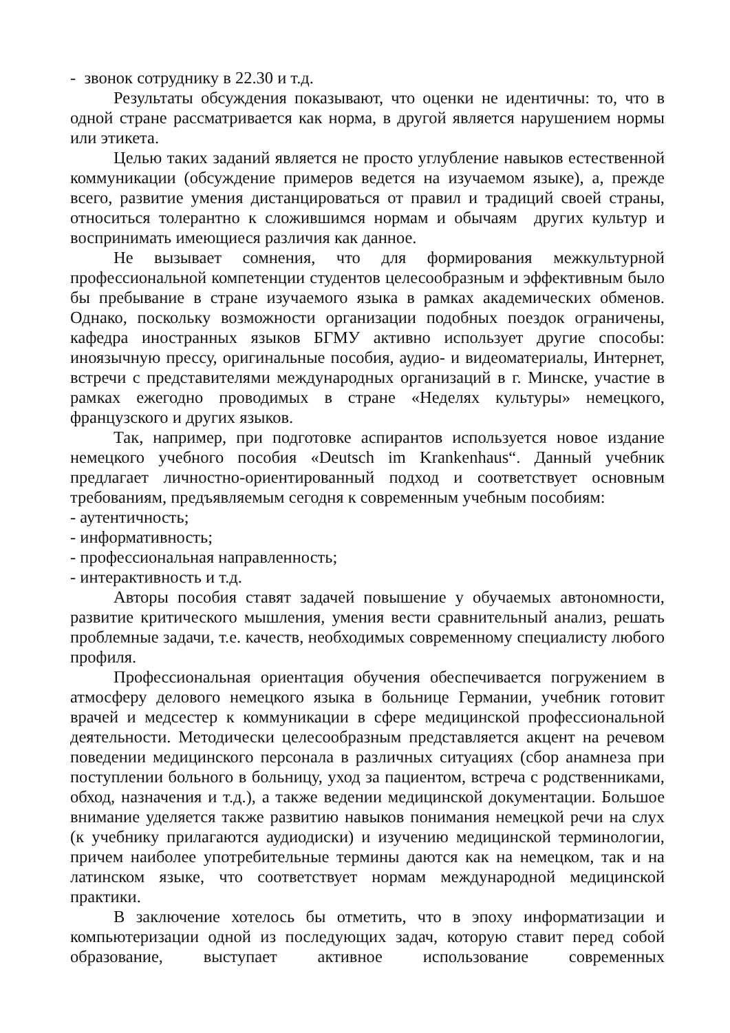- звонок сотруднику в 22.30 и т.д.
Результаты обсуждения показывают, что оценки не идентичны: то, что в одной стране рассматривается как норма, в другой является нарушением нормы или этикета.
Целью таких заданий является не просто углубление навыков естественной коммуникации (обсуждение примеров ведется на изучаемом языке), а, прежде всего, развитие умения дистанцироваться от правил и традиций своей страны, относиться толерантно к сложившимся нормам и обычаям других культур и воспринимать имеющиеся различия как данное.
Не вызывает сомнения, что для формирования межкультурной профессиональной компетенции студентов целесообразным и эффективным было бы пребывание в стране изучаемого языка в рамках академических обменов. Однако, поскольку возможности организации подобных поездок ограничены, кафедра иностранных языков БГМУ активно использует другие способы: иноязычную прессу, оригинальные пособия, аудио- и видеоматериалы, Интернет, встречи с представителями международных организаций в г. Минске, участие в рамках ежегодно проводимых в стране «Неделях культуры» немецкого, французского и других языков.
Так, например, при подготовке аспирантов используется новое издание немецкого учебного пособия «Deutsch im Krankenhaus“. Данный учебник предлагает личностно-ориентированный подход и соответствует основным требованиям, предъявляемым сегодня к современным учебным пособиям:
- аутентичность;
- информативность;
- профессиональная направленность;
- интерактивность и т.д.
Авторы пособия ставят задачей повышение у обучаемых автономности, развитие критического мышления, умения вести сравнительный анализ, решать проблемные задачи, т.е. качеств, необходимых современному специалисту любого профиля.
Профессиональная ориентация обучения обеспечивается погружением в атмосферу делового немецкого языка в больнице Германии, учебник готовит врачей и медсестер к коммуникации в сфере медицинской профессиональной деятельности. Методически целесообразным представляется акцент на речевом поведении медицинского персонала в различных ситуациях (сбор анамнеза при поступлении больного в больницу, уход за пациентом, встреча с родственниками, обход, назначения и т.д.), а также ведении медицинской документации. Большое внимание уделяется также развитию навыков понимания немецкой речи на слух (к учебнику прилагаются аудиодиски) и изучению медицинской терминологии, причем наиболее употребительные термины даются как на немецком, так и на латинском языке, что соответствует нормам международной медицинской практики.
В заключение хотелось бы отметить, что в эпоху информатизации и компьютеризации одной из последующих задач, которую ставит перед собой образование, выступает активное использование современных